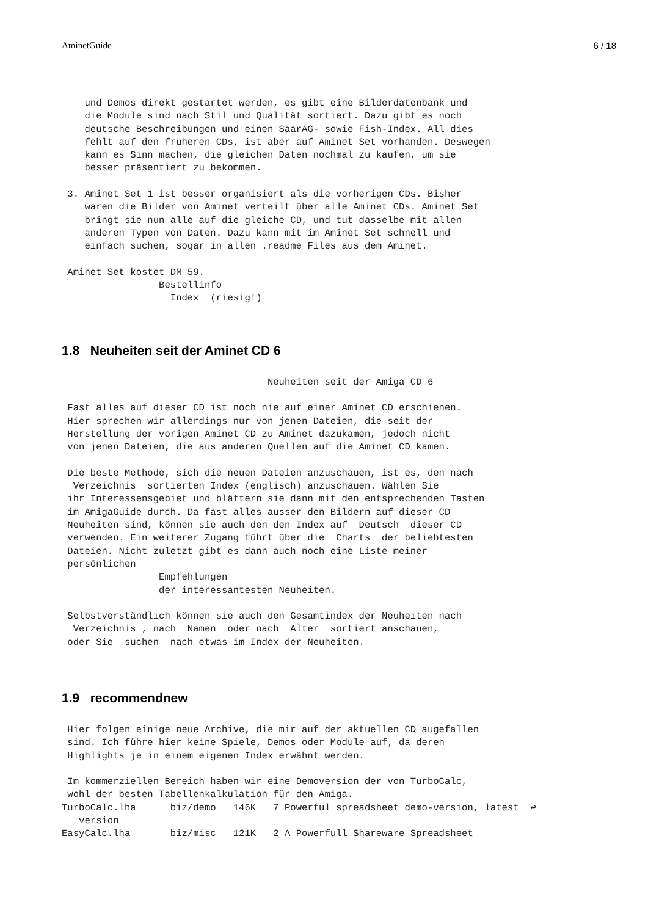AminetGuide 6 / 18
    und Demos direkt gestartet werden, es gibt eine Bilderdatenbank und
    die Module sind nach Stil und Qualität sortiert. Dazu gibt es noch
    deutsche Beschreibungen und einen SaarAG- sowie Fish-Index. All dies
    fehlt auf den früheren CDs, ist aber auf Aminet Set vorhanden. Deswegen
    kann es Sinn machen, die gleichen Daten nochmal zu kaufen, um sie
    besser präsentiert zu bekommen.

 3. Aminet Set 1 ist besser organisiert als die vorherigen CDs. Bisher
    waren die Bilder von Aminet verteilt über alle Aminet CDs. Aminet Set
    bringt sie nun alle auf die gleiche CD, und tut dasselbe mit allen
    anderen Typen von Daten. Dazu kann mit im Aminet Set schnell und
    einfach suchen, sogar in allen .readme Files aus dem Aminet.

 Aminet Set kostet DM 59.
                 Bestellinfo
                   Index  (riesig!)
1.8 Neuheiten seit der Aminet CD 6
                                    Neuheiten seit der Amiga CD 6

 Fast alles auf dieser CD ist noch nie auf einer Aminet CD erschienen.
 Hier sprechen wir allerdings nur von jenen Dateien, die seit der
 Herstellung der vorigen Aminet CD zu Aminet dazukamen, jedoch nicht
 von jenen Dateien, die aus anderen Quellen auf die Aminet CD kamen.

 Die beste Methode, sich die neuen Dateien anzuschauen, ist es, den nach
  Verzeichnis  sortierten Index (englisch) anzuschauen. Wählen Sie
 ihr Interessensgebiet und blättern sie dann mit den entsprechenden Tasten
 im AmigaGuide durch. Da fast alles ausser den Bildern auf dieser CD
 Neuheiten sind, können sie auch den den Index auf  Deutsch  dieser CD
 verwenden. Ein weiterer Zugang führt über die  Charts  der beliebtesten
 Dateien. Nicht zuletzt gibt es dann auch noch eine Liste meiner
 persönlichen
                 Empfehlungen
                 der interessantesten Neuheiten.

 Selbstverständlich können sie auch den Gesamtindex der Neuheiten nach
  Verzeichnis , nach  Namen  oder nach  Alter  sortiert anschauen,
 oder Sie  suchen  nach etwas im Index der Neuheiten.
1.9 recommendnew
 Hier folgen einige neue Archive, die mir auf der aktuellen CD augefallen
 sind. Ich führe hier keine Spiele, Demos oder Module auf, da deren
 Highlights je in einem eigenen Index erwähnt werden.

 Im kommerziellen Bereich haben wir eine Demoversion der von TurboCalc,
 wohl der besten Tabellenkalkulation für den Amiga.
TurboCalc.lha      biz/demo   146K   7 Powerful spreadsheet demo-version, latest  ↩
   version
EasyCalc.lha       biz/misc   121K   2 A Powerfull Shareware Spreadsheet